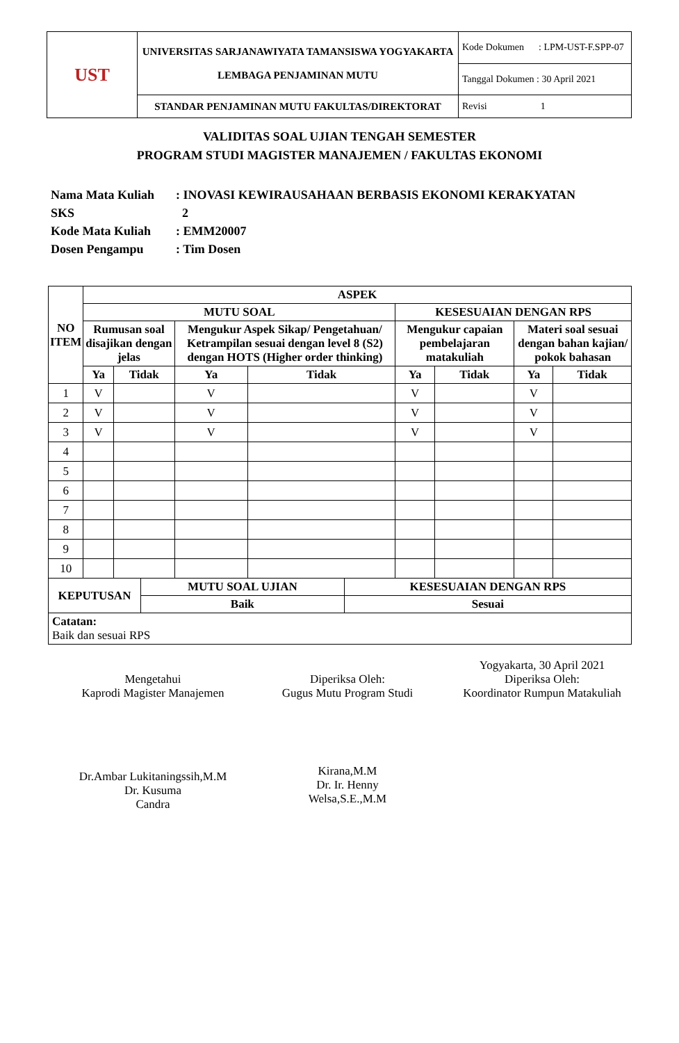| UST | UNIVERSITAS SARJANAWIYATA TAMANSISWA YOGYAKARTA LEMBAGA PENJAMINAN MUTU | Kode Dokumen : LPM-UST-F.SPP-07 |
| | | Tanggal Dokumen : 30 April 2021 |
| | STANDAR PENJAMINAN MUTU FAKULTAS/DIREKTORAT | Revisi 1 |
VALIDITAS SOAL UJIAN TENGAH SEMESTER
PROGRAM STUDI MAGISTER MANAJEMEN / FAKULTAS EKONOMI
Nama Mata Kuliah: INOVASI KEWIRAUSAHAAN BERBASIS EKONOMI KERAKYATAN
SKS 2
Kode Mata Kuliah: EMM20007
Dosen Pengampu: Tim Dosen
| NO ITEM | ASPEK | | | | | | | |
| --- | --- | --- | --- | --- | --- | --- | --- | --- |
| | MUTU SOAL | | | | KESESUAIAN DENGAN RPS | | | |
| | Rumusan soal disajikan dengan jelas | | Mengukur Aspek Sikap/ Pengetahuan/ Ketrampilan sesuai dengan level 8 (S2) dengan HOTS (Higher order thinking) | | Mengukur capaian pembelajaran matakuliah | | Materi soal sesuai dengan bahan kajian/ pokok bahasan | |
| | Ya | Tidak | Ya | Tidak | Ya | Tidak | Ya | Tidak |
| 1 | V | | V | | V | | V | |
| 2 | V | | V | | V | | V | |
| 3 | V | | V | | V | | V | |
| 4 | | | | | | | | |
| 5 | | | | | | | | |
| 6 | | | | | | | | |
| 7 | | | | | | | | |
| 8 | | | | | | | | |
| 9 | | | | | | | | |
| 10 | | | | | | | | |
| KEPUTUSAN | MUTU SOAL UJIAN | KESESUAIAN DENGAN RPS |
| --- | --- | --- |
| | Baik | Sesuai |
| Catatan: Baik dan sesuai RPS | | |
Mengetahui
Kaprodi Magister Manajemen
Dr.Ambar Lukitaningssih,M.M
Dr. Kusuma
Candra
Diperiksa Oleh:
Gugus Mutu Program Studi
Kirana,M.M
Dr. Ir. Henny
Welsa,S.E.,M.M
Yogyakarta, 30 April 2021
Diperiksa Oleh:
Koordinator Rumpun Matakuliah